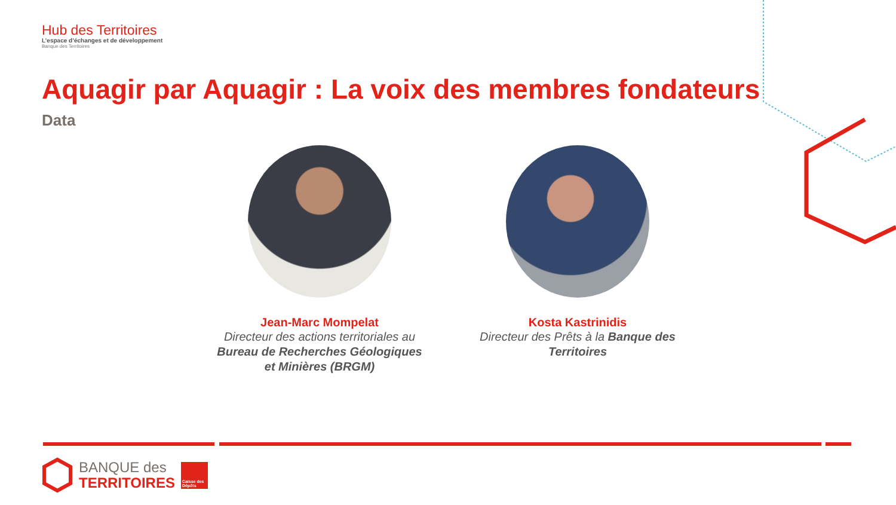Hub des Territoires
L’espace d’échanges et de développement
Banque des Territoires
Aquagir par Aquagir : La voix des membres fondateurs
Data
Jean-Marc Mompelat
Directeur des actions territoriales au Bureau de Recherches Géologiques et Minières (BRGM)
Kosta Kastrinidis
Directeur des Prêts à la Banque des Territoires
BANQUE des
TERRITOIRES
Caisse des Dépôts